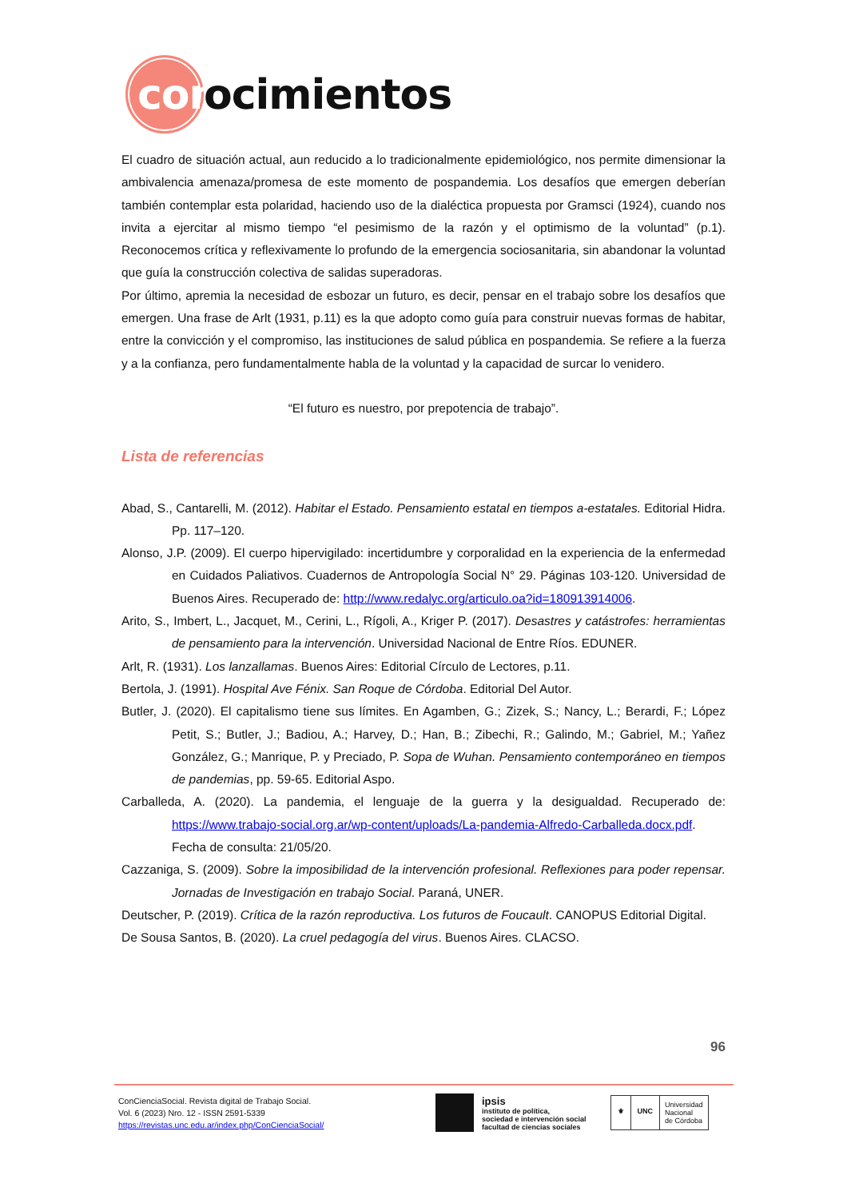con
ocimientos
El cuadro de situación actual, aun reducido a lo tradicionalmente epidemiológico, nos permite dimensionar la ambivalencia amenaza/promesa de este momento de pospandemia. Los desafíos que emergen deberían también contemplar esta polaridad, haciendo uso de la dialéctica propuesta por Gramsci (1924), cuando nos invita a ejercitar al mismo tiempo “el pesimismo de la razón y el optimismo de la voluntad” (p.1). Reconocemos crítica y reflexivamente lo profundo de la emergencia sociosanitaria, sin abandonar la voluntad que guía la construcción colectiva de salidas superadoras.
Por último, apremia la necesidad de esbozar un futuro, es decir, pensar en el trabajo sobre los desafíos que emergen. Una frase de Arlt (1931, p.11) es la que adopto como guía para construir nuevas formas de habitar, entre la convicción y el compromiso, las instituciones de salud pública en pospandemia. Se refiere a la fuerza y a la confianza, pero fundamentalmente habla de la voluntad y la capacidad de surcar lo venidero.
“El futuro es nuestro, por prepotencia de trabajo”.
Lista de referencias
Abad, S., Cantarelli, M. (2012). Habitar el Estado. Pensamiento estatal en tiempos a-estatales. Editorial Hidra. Pp. 117–120.
Alonso, J.P. (2009). El cuerpo hipervigilado: incertidumbre y corporalidad en la experiencia de la enfermedad en Cuidados Paliativos. Cuadernos de Antropología Social N° 29. Páginas 103-120. Universidad de Buenos Aires. Recuperado de: http://www.redalyc.org/articulo.oa?id=180913914006.
Arito, S., Imbert, L., Jacquet, M., Cerini, L., Rígoli, A., Kriger P. (2017). Desastres y catástrofes: herramientas de pensamiento para la intervención. Universidad Nacional de Entre Ríos. EDUNER.
Arlt, R. (1931). Los lanzallamas. Buenos Aires: Editorial Círculo de Lectores, p.11.
Bertola, J. (1991). Hospital Ave Fénix. San Roque de Córdoba. Editorial Del Autor.
Butler, J. (2020). El capitalismo tiene sus límites. En Agamben, G.; Zizek, S.; Nancy, L.; Berardi, F.; López Petit, S.; Butler, J.; Badiou, A.; Harvey, D.; Han, B.; Zibechi, R.; Galindo, M.; Gabriel, M.; Yañez González, G.; Manrique, P. y Preciado, P. Sopa de Wuhan. Pensamiento contemporáneo en tiempos de pandemias, pp. 59-65. Editorial Aspo.
Carballeda, A. (2020). La pandemia, el lenguaje de la guerra y la desigualdad. Recuperado de: https://www.trabajo-social.org.ar/wp-content/uploads/La-pandemia-Alfredo-Carballeda.docx.pdf. Fecha de consulta: 21/05/20.
Cazzaniga, S. (2009). Sobre la imposibilidad de la intervención profesional. Reflexiones para poder repensar. Jornadas de Investigación en trabajo Social. Paraná, UNER.
Deutscher, P. (2019). Crítica de la razón reproductiva. Los futuros de Foucault. CANOPUS Editorial Digital.
De Sousa Santos, B. (2020). La cruel pedagogía del virus. Buenos Aires. CLACSO.
96
ConCienciaSocial. Revista digital de Trabajo Social.
Vol. 6 (2023) Nro. 12 - ISSN 2591-5339
https://revistas.unc.edu.ar/index.php/ConCienciaSocial/
ipsis
instituto de política,
sociedad e intervención social
facultad de ciencias sociales
⚜ UNC
Universidad
Nacional
de Córdoba